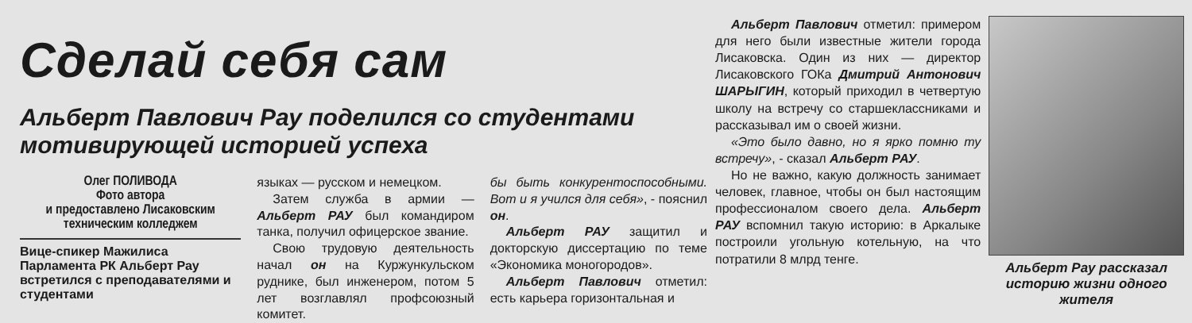Сделай себя сам
Альберт Павлович Рау поделился со студентами мотивирующей историей успеха
Олег ПОЛИВОДА
Фото автора
и предоставлено Лисаковским техническим колледжем
Вице-спикер Мажилиса Парламента РК Альберт Рау встретился с преподавателями и студентами
языках — русском и немецком.
Затем служба в армии — Альберт РАУ был командиром танка, получил офицерское звание.
Свою трудовую деятельность начал он на Куржункульском руднике, был инженером, потом 5 лет возглавлял профсоюзный комитет.
бы быть конкурентоспособными. Вот и я учился для себя», - пояснил он.
Альберт РАУ защитил и докторскую диссертацию по теме «Экономика моногородов».
Альберт Павлович отметил: есть карьера горизонтальная и
Альберт Павлович отметил: примером для него были известные жители города Лисаковска. Один из них — директор Лисаковского ГОКа Дмитрий Антонович ШАРЫГИН, который приходил в четвертую школу на встречу со старшеклассниками и рассказывал им о своей жизни.
«Это было давно, но я ярко помню ту встречу», - сказал Альберт РАУ.
Но не важно, какую должность занимает человек, главное, чтобы он был настоящим профессионалом своего дела. Альберт РАУ вспомнил такую историю: в Аркалыке построили угольную котельную, на что потратили 8 млрд тенге.
Альберт Рау рассказал историю жизни одного жителя